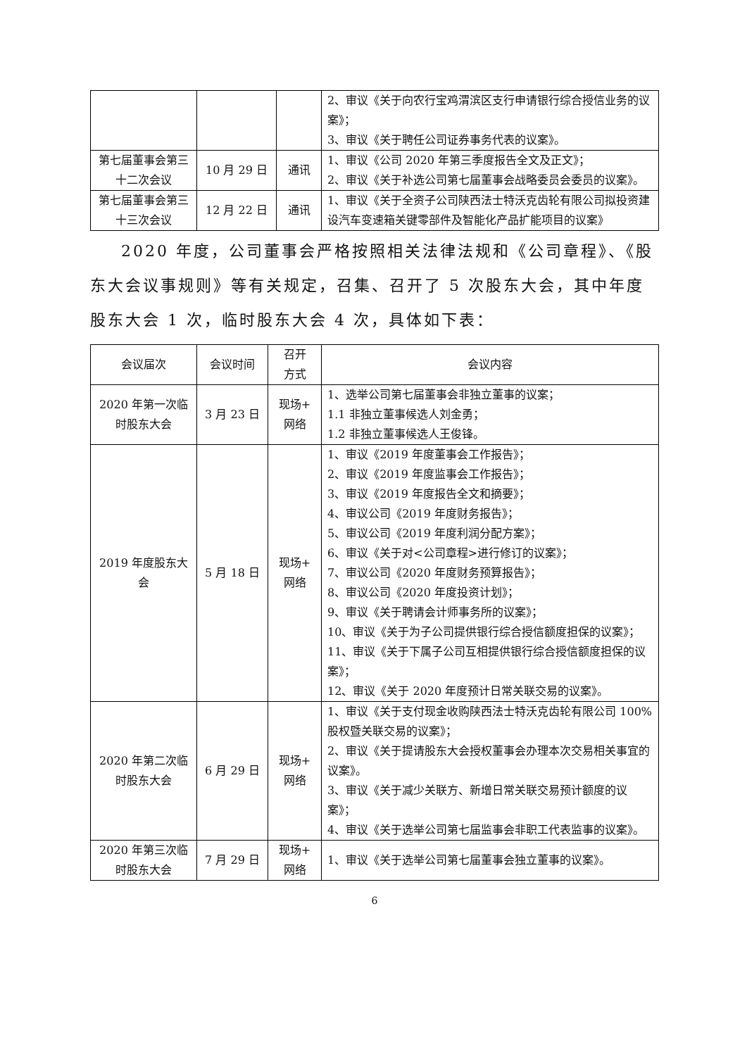| | | | 2、审议《关于向农行宝鸡渭滨区支行申请银行综合授信业务的议案》； 3、审议《关于聘任公司证券事务代表的议案》。 |
| 第七届董事会第三十二次会议 | 10 月 29 日 | 通讯 | 1、审议《公司 2020 年第三季度报告全文及正文》； 2、审议《关于补选公司第七届董事会战略委员会委员的议案》。 |
| 第七届董事会第三十三次会议 | 12 月 22 日 | 通讯 | 1、审议《关于全资子公司陕西法士特沃克齿轮有限公司拟投资建设汽车变速箱关键零部件及智能化产品扩能项目的议案》 |
2020 年度，公司董事会严格按照相关法律法规和《公司章程》、《股东大会议事规则》等有关规定，召集、召开了 5 次股东大会，其中年度股东大会 1 次，临时股东大会 4 次，具体如下表：
| 会议届次 | 会议时间 | 召开 方式 | 会议内容 |
| --- | --- | --- | --- |
| 2020 年第一次临时股东大会 | 3 月 23 日 | 现场+ 网络 | 1、选举公司第七届董事会非独立董事的议案； 1.1 非独立董事候选人刘金勇； 1.2 非独立董事候选人王俊锋。 |
| 2019 年度股东大会 | 5 月 18 日 | 现场+ 网络 | 1、审议《2019 年度董事会工作报告》； 2、审议《2019 年度监事会工作报告》； 3、审议《2019 年度报告全文和摘要》； 4、审议公司《2019 年度财务报告》； 5、审议公司《2019 年度利润分配方案》； 6、审议《关于对<公司章程>进行修订的议案》； 7、审议公司《2020 年度财务预算报告》； 8、审议公司《2020 年度投资计划》； 9、审议《关于聘请会计师事务所的议案》； 10、审议《关于为子公司提供银行综合授信额度担保的议案》； 11、审议《关于下属子公司互相提供银行综合授信额度担保的议案》； 12、审议《关于 2020 年度预计日常关联交易的议案》。 |
| 2020 年第二次临时股东大会 | 6 月 29 日 | 现场+ 网络 | 1、审议《关于支付现金收购陕西法士特沃克齿轮有限公司 100%股权暨关联交易的议案》； 2、审议《关于提请股东大会授权董事会办理本次交易相关事宜的议案》。 3、审议《关于减少关联方、新增日常关联交易预计额度的议案》； 4、审议《关于选举公司第七届监事会非职工代表监事的议案》。 |
| 2020 年第三次临时股东大会 | 7 月 29 日 | 现场+ 网络 | 1、审议《关于选举公司第七届董事会独立董事的议案》。 |
6